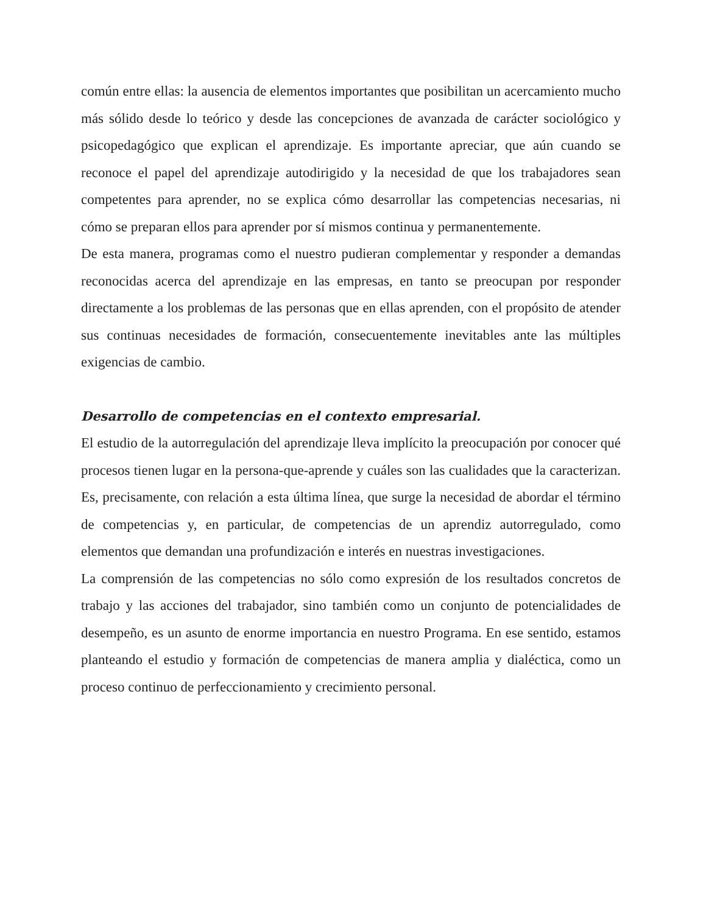común entre ellas: la ausencia de elementos importantes que posibilitan un acercamiento mucho más sólido desde lo teórico y desde las concepciones de avanzada de carácter sociológico y psicopedagógico que explican el aprendizaje. Es importante apreciar, que aún cuando se reconoce el papel del aprendizaje autodirigido y la necesidad de que los trabajadores sean competentes para aprender, no se explica cómo desarrollar las competencias necesarias, ni cómo se preparan ellos para aprender por sí mismos continua y permanentemente.
De esta manera, programas como el nuestro pudieran complementar y responder a demandas reconocidas acerca del aprendizaje en las empresas, en tanto se preocupan por responder directamente a los problemas de las personas que en ellas aprenden, con el propósito de atender sus continuas necesidades de formación, consecuentemente inevitables ante las múltiples exigencias de cambio.
Desarrollo de competencias en el contexto empresarial.
El estudio de la autorregulación del aprendizaje lleva implícito la preocupación por conocer qué procesos tienen lugar en la persona-que-aprende y cuáles son las cualidades que la caracterizan. Es, precisamente, con relación a esta última línea, que surge la necesidad de abordar el término de competencias y, en particular, de competencias de un aprendiz autorregulado, como elementos que demandan una profundización e interés en nuestras investigaciones.
La comprensión de las competencias no sólo como expresión de los resultados concretos de trabajo y las acciones del trabajador, sino también como un conjunto de potencialidades de desempeño, es un asunto de enorme importancia en nuestro Programa. En ese sentido, estamos planteando el estudio y formación de competencias de manera amplia y dialéctica, como un proceso continuo de perfeccionamiento y crecimiento personal.